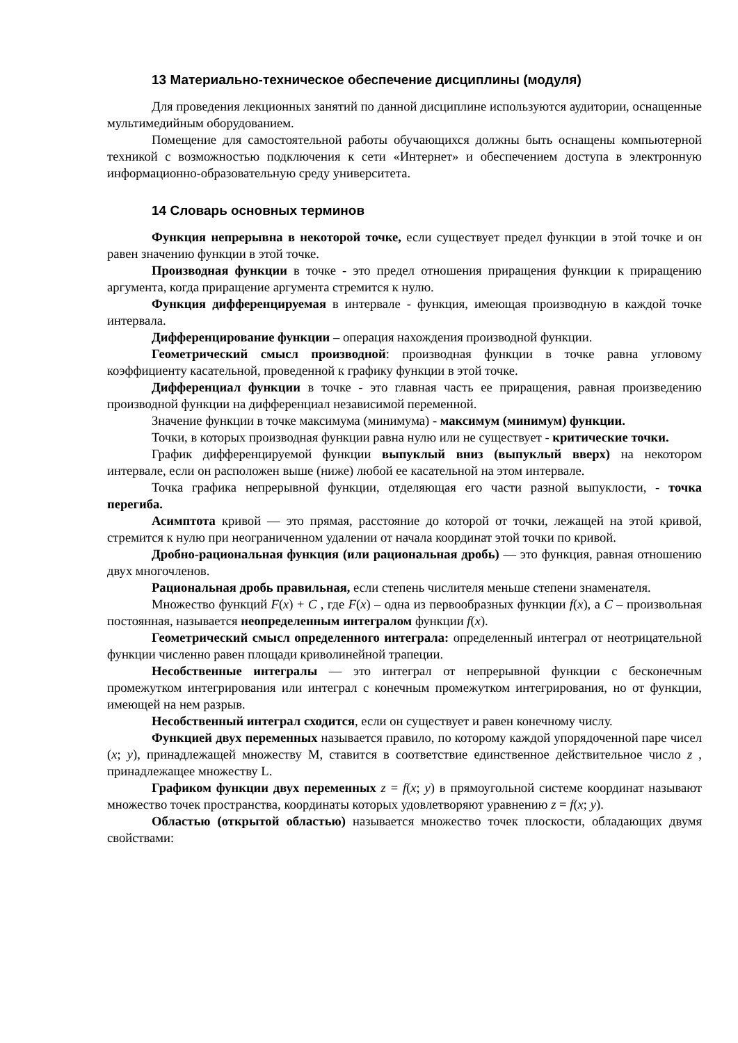13 Материально-техническое обеспечение дисциплины (модуля)
Для проведения лекционных занятий по данной дисциплине используются аудитории, оснащенные мультимедийным оборудованием.
Помещение для самостоятельной работы обучающихся должны быть оснащены компьютерной техникой с возможностью подключения к сети «Интернет» и обеспечением доступа в электронную информационно-образовательную среду университета.
14 Словарь основных терминов
Функция непрерывна в некоторой точке, если существует предел функции в этой точке и он равен значению функции в этой точке.
Производная функции в точке - это предел отношения приращения функции к приращению аргумента, когда приращение аргумента стремится к нулю.
Функция дифференцируемая в интервале - функция, имеющая производную в каждой точке интервала.
Дифференцирование функции – операция нахождения производной функции.
Геометрический смысл производной: производная функции в точке равна угловому коэффициенту касательной, проведенной к графику функции в этой точке.
Дифференциал функции в точке - это главная часть ее приращения, равная произведению производной функции на дифференциал независимой переменной.
Значение функции в точке максимума (минимума) - максимум (минимум) функции.
Точки, в которых производная функции равна нулю или не существует - критические точки.
График дифференцируемой функции выпуклый вниз (выпуклый вверх) на некотором интервале, если он расположен выше (ниже) любой ее касательной на этом интервале.
Точка графика непрерывной функции, отделяющая его части разной выпуклости, - точка перегиба.
Асимптота кривой — это прямая, расстояние до которой от точки, лежащей на этой кривой, стремится к нулю при неограниченном удалении от начала координат этой точки по кривой.
Дробно-рациональная функция (или рациональная дробь) — это функция, равная отношению двух многочленов.
Рациональная дробь правильная, если степень числителя меньше степени знаменателя.
Множество функций F(x) + C , где F(x) – одна из первообразных функции f(x), а C – произвольная постоянная, называется неопределенным интегралом функции f(x).
Геометрический смысл определенного интеграла: определенный интеграл от неотрицательной функции численно равен площади криволинейной трапеции.
Несобственные интегралы — это интеграл от непрерывной функции с бесконечным промежутком интегрирования или интеграл с конечным промежутком интегрирования, но от функции, имеющей на нем разрыв.
Несобственный интеграл сходится, если он существует и равен конечному числу.
Функцией двух переменных называется правило, по которому каждой упорядоченной паре чисел (x; y), принадлежащей множеству М, ставится в соответствие единственное действительное число z , принадлежащее множеству L.
Графиком функции двух переменных z = f(x; y) в прямоугольной системе координат называют множество точек пространства, координаты которых удовлетворяют уравнению z = f(x; y).
Областью (открытой областью) называется множество точек плоскости, обладающих двумя свойствами: